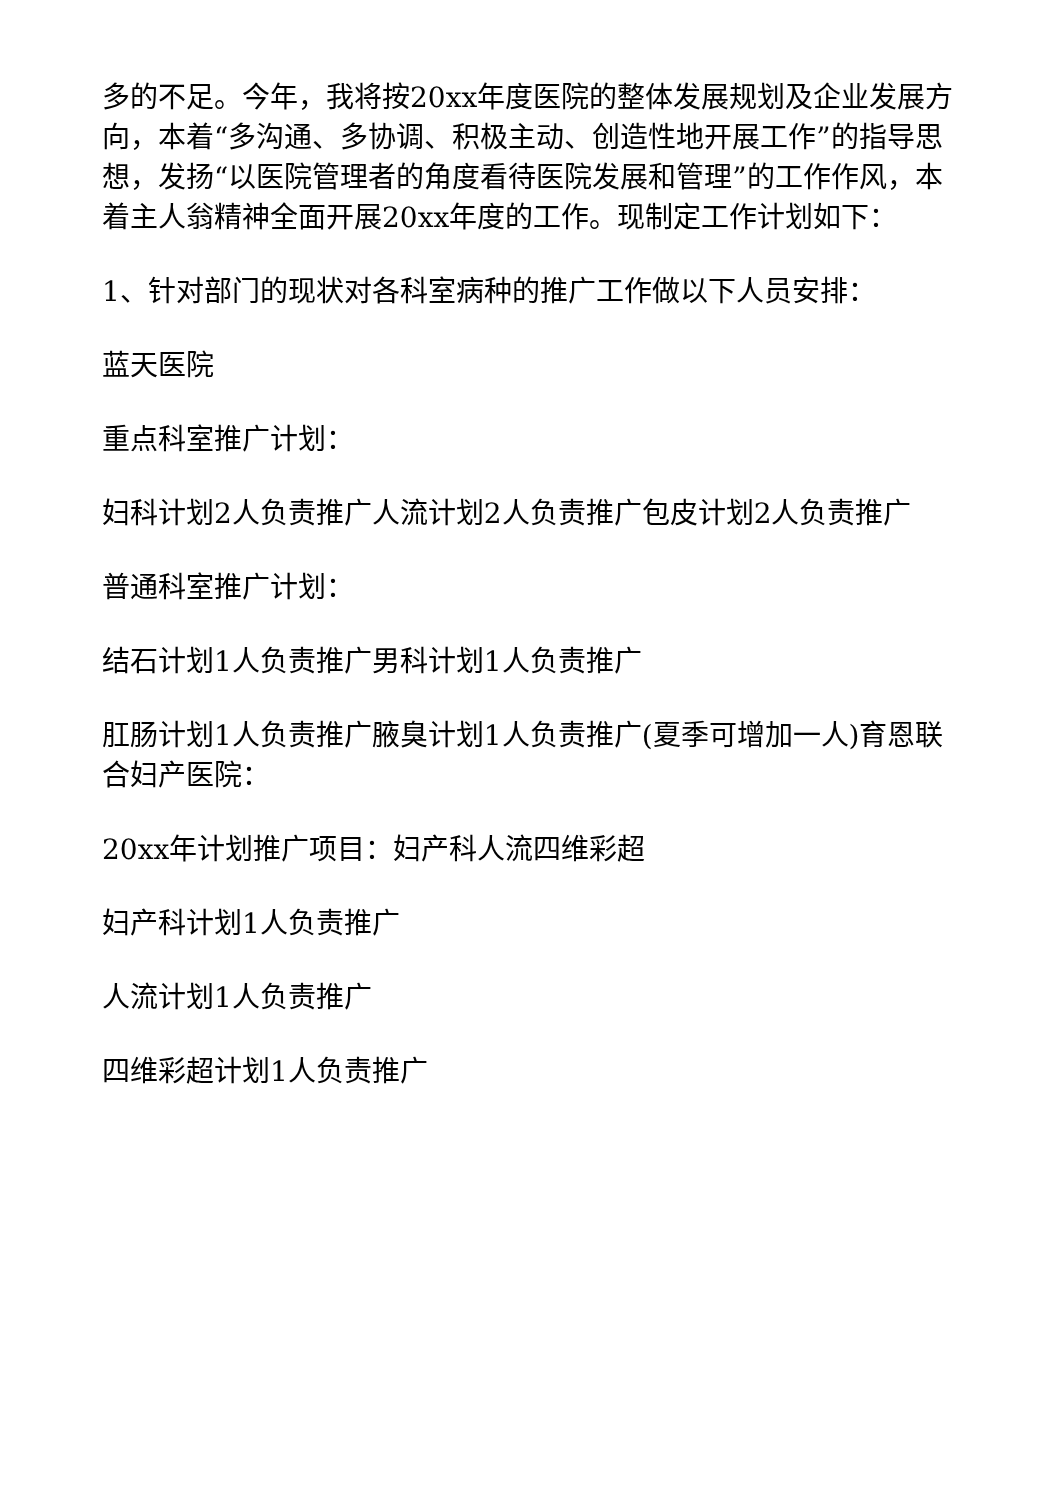多的不足。今年，我将按20xx年度医院的整体发展规划及企业发展方向，本着“多沟通、多协调、积极主动、创造性地开展工作”的指导思想，发扬“以医院管理者的角度看待医院发展和管理”的工作作风，本着主人翁精神全面开展20xx年度的工作。现制定工作计划如下：
1、针对部门的现状对各科室病种的推广工作做以下人员安排：
蓝天医院
重点科室推广计划：
妇科计划2人负责推广人流计划2人负责推广包皮计划2人负责推广
普通科室推广计划：
结石计划1人负责推广男科计划1人负责推广
肛肠计划1人负责推广腋臭计划1人负责推广(夏季可增加一人)育恩联合妇产医院：
20xx年计划推广项目：妇产科人流四维彩超
妇产科计划1人负责推广
人流计划1人负责推广
四维彩超计划1人负责推广